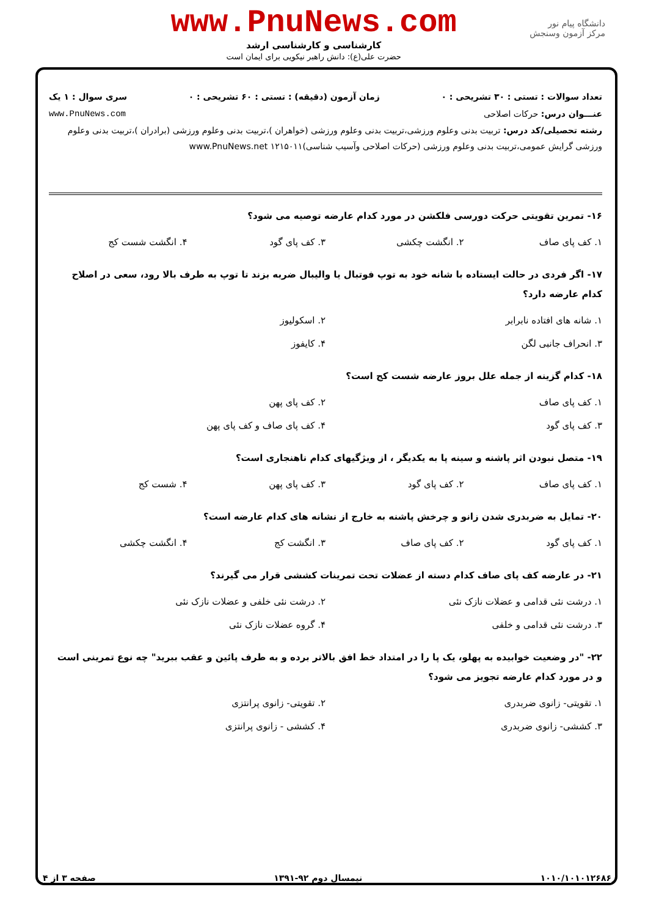دانشگاه پیام نور
مرکز آزمون وسنجش
www.PnuNews.com
کارشناسی و کارشناسی ارشد
حضرت علی(ع): دانش راهبر نیکویی برای ایمان است
تعداد سوالات : تستی : ۳۰ تشریحی : ۰ زمان آزمون (دقیقه) : تستی : ۶۰ تشریحی : ۰ سری سوال : ۱ یک
عنـــوان درس: حرکات اصلاحی www.PnuNews.com
رشته تحصیلی/کد درس: تربیت بدنی وعلوم ورزشی،تربیت بدنی وعلوم ورزشی (خواهران )،تربیت بدنی وعلوم ورزشی (برادران )،تربیت بدنی وعلوم ورزشی گرایش عمومی،تربیت بدنی وعلوم ورزشی (حرکات اصلاحی وآسیب شناسی)۱۲۱۵۰۱۱ www.PnuNews.net
۱۶- تمرین تقویتی حرکت دورسی فلکشن در مورد کدام عارضه توصیه می شود؟
| ۱. کف پای صاف | ۲. انگشت چکشی | ۳. کف پای گود | ۴. انگشت شست کج |
۱۷- اگر فردی در حالت ایستاده با شانه خود به توپ فوتبال یا والیبال ضربه بزند تا توپ به طرف بالا رود، سعی در اصلاح کدام عارضه دارد؟
| ۱. شانه های افتاده نابرابر | ۲. اسکولیوز |
| ۳. انحراف جانبی لگن | ۴. کایفوز |
۱۸- کدام گزینه از جمله علل بروز عارضه شست کج است؟
| ۱. کف پای صاف | ۲. کف پای پهن |
| ۳. کف پای گود | ۴. کف پای صاف و کف پای پهن |
۱۹- متصل نبودن اثر پاشنه و سینه پا به یکدیگر ، از ویژگیهای کدام ناهنجاری است؟
| ۱. کف پای صاف | ۲. کف پای گود | ۳. کف پای پهن | ۴. شست کج |
۲۰- تمایل به ضربدری شدن زانو و چرخش پاشنه به خارج از نشانه های کدام عارضه است؟
| ۱. کف پای گود | ۲. کف پای صاف | ۳. انگشت کج | ۴. انگشت چکشی |
۲۱- در عارضه کف پای صاف کدام دسته از عضلات تحت تمرینات کششی قرار می گیرند؟
| ۱. درشت نئی قدامی و عضلات نازک نئی | ۲. درشت نئی خلفی و عضلات نازک نئی |
| ۳. درشت نئی قدامی و خلفی | ۴. گروه عضلات نازک نئی |
۲۲- "در وضعیت خوابیده به پهلو، یک پا را در امتداد خط افق بالاتر برده و به طرف پائین و عقب ببرید" چه نوع تمرینی است و در مورد کدام عارضه تجویز می شود؟
| ۱. تقویتی- زانوی ضربدری | ۲. تقویتی- زانوی پرانتزی |
| ۳. کششی- زانوی ضربدری | ۴. کششی - زانوی پرانتزی |
۱۰۱۰/۱۰۱۰۱۲۶۸۶ نیمسال دوم ۹۲-۱۳۹۱ صفحه ۳ از ۴